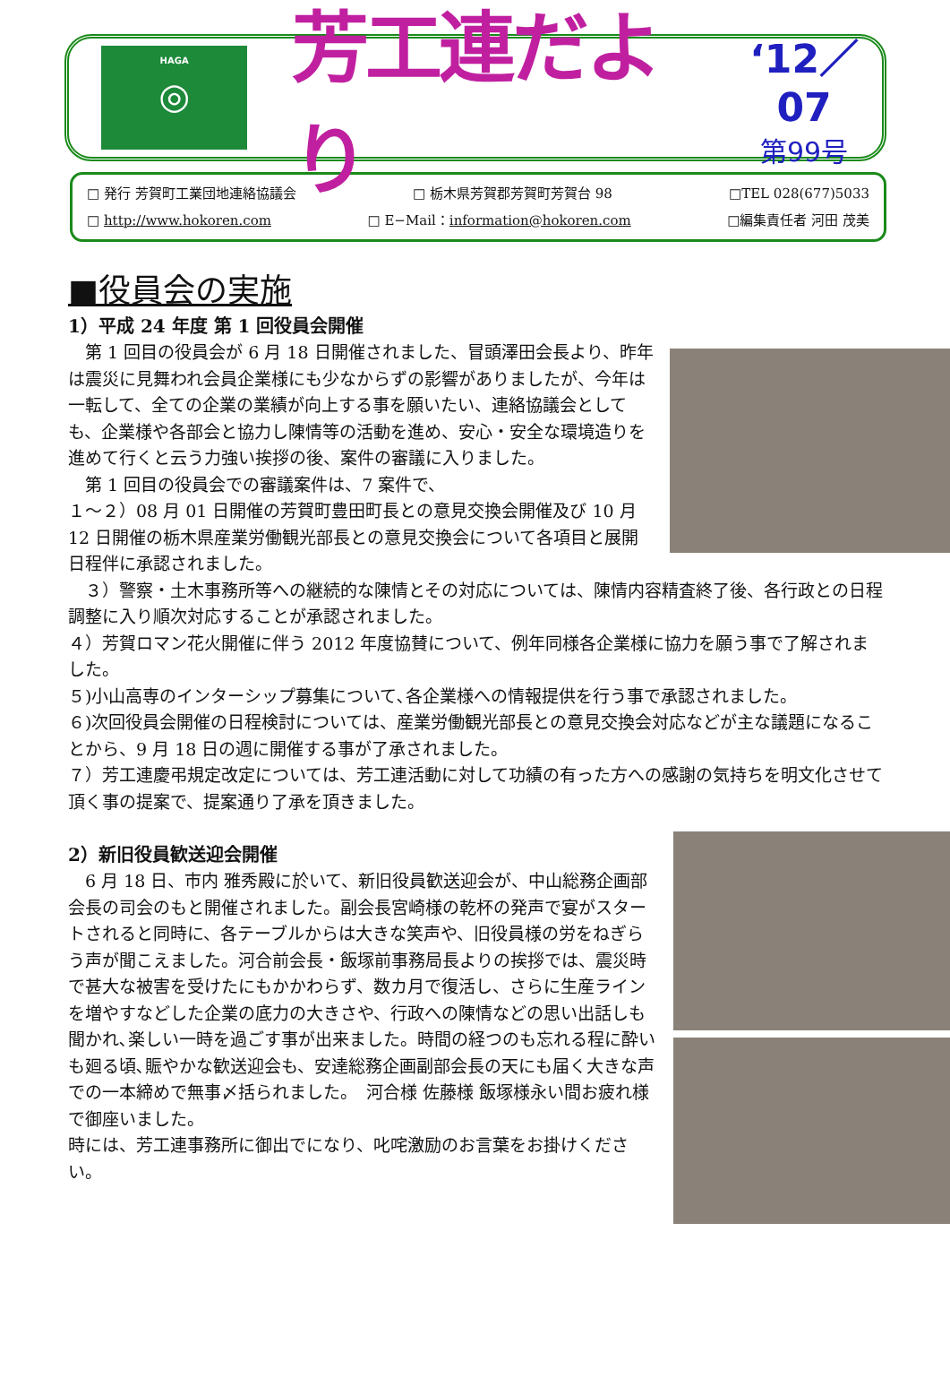HAGA
◎
芳工連だより
‘12／07
第99号
□ 発行 芳賀町工業団地連絡協議会 □ 栃木県芳賀郡芳賀町芳賀台 98 □TEL 028(677)5033
□ http://www.hokoren.com □ E−Mail：information@hokoren.com □編集責任者 河田 茂美
■役員会の実施
1）平成 24 年度 第 1 回役員会開催
　第 1 回目の役員会が 6 月 18 日開催されました、冒頭澤田会長より、昨年は震災に見舞われ会員企業様にも少なからずの影響がありましたが、今年は一転して、全ての企業の業績が向上する事を願いたい、連絡協議会としても、企業様や各部会と協力し陳情等の活動を進め、安心・安全な環境造りを進めて行くと云う力強い挨拶の後、案件の審議に入りました。
　第 1 回目の役員会での審議案件は、7 案件で、
１～２）08 月 01 日開催の芳賀町豊田町長との意見交換会開催及び 10 月 12 日開催の栃木県産業労働観光部長との意見交換会について各項目と展開日程伴に承認されました。
　３）警察・土木事務所等への継続的な陳情とその対応については、陳情内容精査終了後、各行政との日程調整に入り順次対応することが承認されました。
４）芳賀ロマン花火開催に伴う 2012 年度協賛について、例年同様各企業様に協力を願う事で了解されました。
５)小山高専のインターシップ募集について､各企業様への情報提供を行う事で承認されました。
６)次回役員会開催の日程検討については、産業労働観光部長との意見交換会対応などが主な議題になることから、9 月 18 日の週に開催する事が了承されました。
７）芳工連慶弔規定改定については、芳工連活動に対して功績の有った方への感謝の気持ちを明文化させて頂く事の提案で、提案通り了承を頂きました。
2）新旧役員歓送迎会開催
　6 月 18 日、市内 雅秀殿に於いて、新旧役員歓送迎会が、中山総務企画部会長の司会のもと開催されました。副会長宮崎様の乾杯の発声で宴がスタートされると同時に、各テーブルからは大きな笑声や、旧役員様の労をねぎらう声が聞こえました。河合前会長・飯塚前事務局長よりの挨拶では、震災時で甚大な被害を受けたにもかかわらず、数カ月で復活し、さらに生産ラインを増やすなどした企業の底力の大きさや、行政への陳情などの思い出話しも聞かれ､楽しい一時を過ごす事が出来ました。時間の経つのも忘れる程に酔いも廻る頃､賑やかな歓送迎会も、安達総務企画副部会長の天にも届く大きな声での一本締めで無事〆括られました。　河合様 佐藤様 飯塚様永い間お疲れ様で御座いました。
時には、芳工連事務所に御出でになり、叱咤激励のお言葉をお掛けください。